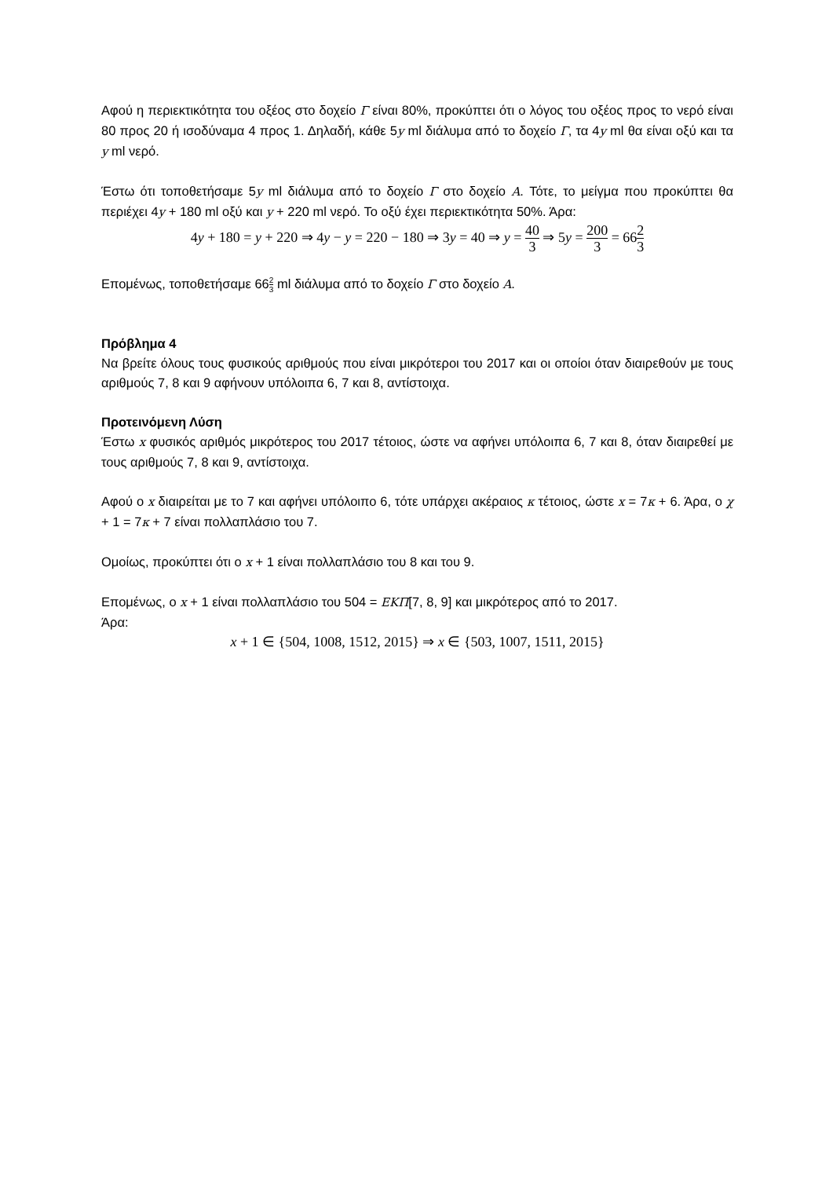Αφού η περιεκτικότητα του οξέος στο δοχείο Γ είναι 80%, προκύπτει ότι ο λόγος του οξέος προς το νερό είναι 80 προς 20 ή ισοδύναμα 4 προς 1. Δηλαδή, κάθε 5y ml διάλυμα από το δοχείο Γ, τα 4y ml θα είναι οξύ και τα y ml νερό.
Έστω ότι τοποθετήσαμε 5y ml διάλυμα από το δοχείο Γ στο δοχείο A. Τότε, το μείγμα που προκύπτει θα περιέχει 4y + 180 ml οξύ και y + 220 ml νερό. Το οξύ έχει περιεκτικότητα 50%. Άρα:
4y + 180 = y + 220 ⇒ 4y − y = 220 − 180 ⇒ 3y = 40 ⇒ y = 40 3 ⇒ 5y = 200 3 = 662 3
Επομένως, τοποθετήσαμε 662 3 ml διάλυμα από το δοχείο Γ στο δοχείο A.
Πρόβλημα 4
Να βρείτε όλους τους φυσικούς αριθμούς που είναι μικρότεροι του 2017 και οι οποίοι όταν διαιρεθούν με τους αριθμούς 7, 8 και 9 αφήνουν υπόλοιπα 6, 7 και 8, αντίστοιχα.
Προτεινόμενη Λύση
Έστω x φυσικός αριθμός μικρότερος του 2017 τέτοιος, ώστε να αφήνει υπόλοιπα 6, 7 και 8, όταν διαιρεθεί με τους αριθμούς 7, 8 και 9, αντίστοιχα.
Αφού ο x διαιρείται με το 7 και αφήνει υπόλοιπο 6, τότε υπάρχει ακέραιος κ τέτοιος, ώστε x = 7κ + 6. Άρα, ο χ + 1 = 7κ + 7 είναι πολλαπλάσιο του 7.
Ομοίως, προκύπτει ότι ο x + 1 είναι πολλαπλάσιο του 8 και του 9.
Επομένως, ο x + 1 είναι πολλαπλάσιο του 504 = ΕΚΠ[7, 8, 9] και μικρότερος από το 2017.
Άρα:
x + 1 ∈ {504, 1008, 1512, 2015} ⇒ x ∈ {503, 1007, 1511, 2015}